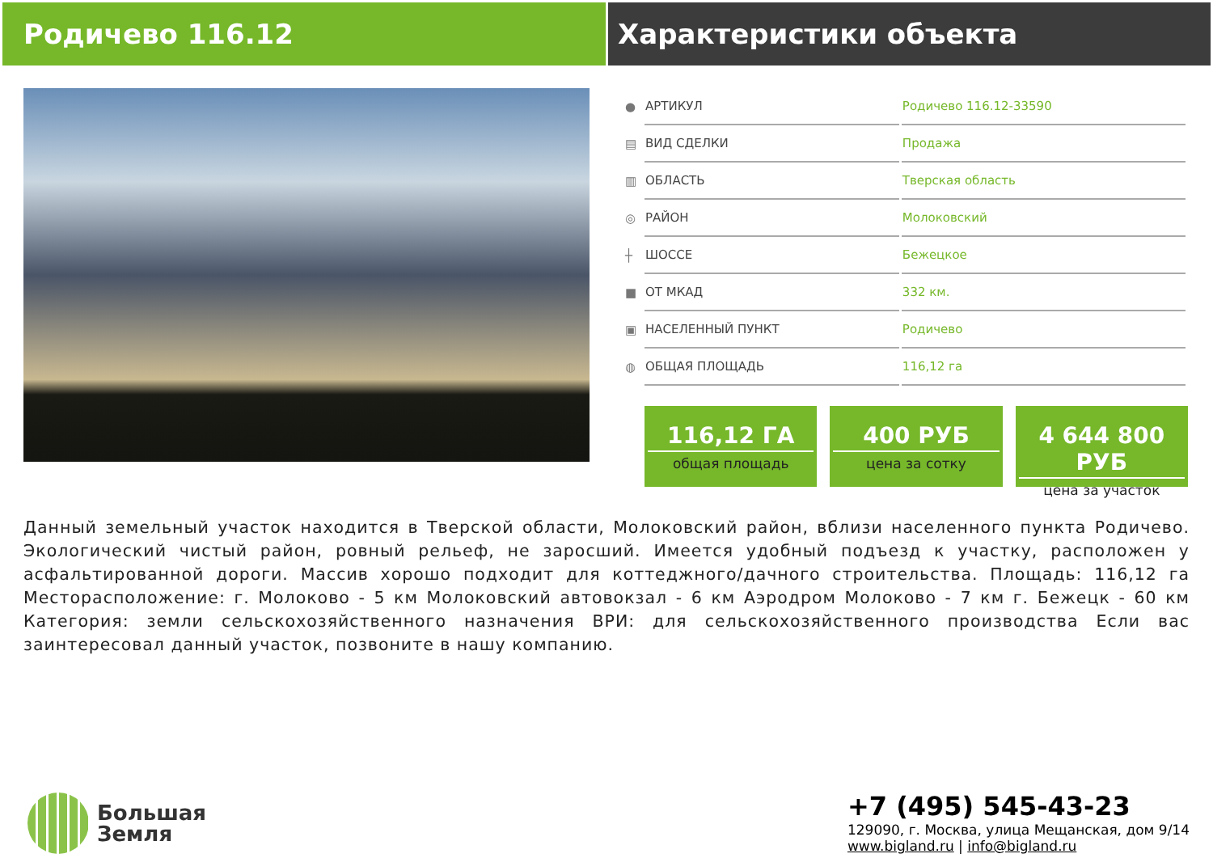Родичево 116.12 Характеристики объекта
| ● | АРТИКУЛ | Родичево 116.12-33590 |
| ▤ | ВИД СДЕЛКИ | Продажа |
| ▥ | ОБЛАСТЬ | Тверская область |
| ◎ | РАЙОН | Молоковский |
| ┼ | ШОССЕ | Бежецкое |
| ■ | ОТ МКАД | 332 км. |
| ▣ | НАСЕЛЕННЫЙ ПУНКТ | Родичево |
| ◍ | ОБЩАЯ ПЛОЩАДЬ | 116,12 га |
116,12 ГА
общая площадь
400 РУБ
цена за сотку
4 644 800 РУБ
цена за участок
Данный земельный участок находится в Тверской области, Молоковский район, вблизи населенного пункта Родичево. Экологический чистый район, ровный рельеф, не заросший. Имеется удобный подъезд к участку, расположен у асфальтированной дороги. Массив хорошо подходит для коттеджного/дачного строительства. Площадь: 116,12 га Месторасположение: г. Молоково - 5 км Молоковский автовокзал - 6 км Аэродром Молоково - 7 км г. Бежецк - 60 км Категория: земли сельскохозяйственного назначения ВРИ: для сельскохозяйственного производства Если вас заинтересовал данный участок, позвоните в нашу компанию.
Большая
Земля
+7 (495) 545-43-23
129090, г. Москва, улица Мещанская, дом 9/14
www.bigland.ru | info@bigland.ru